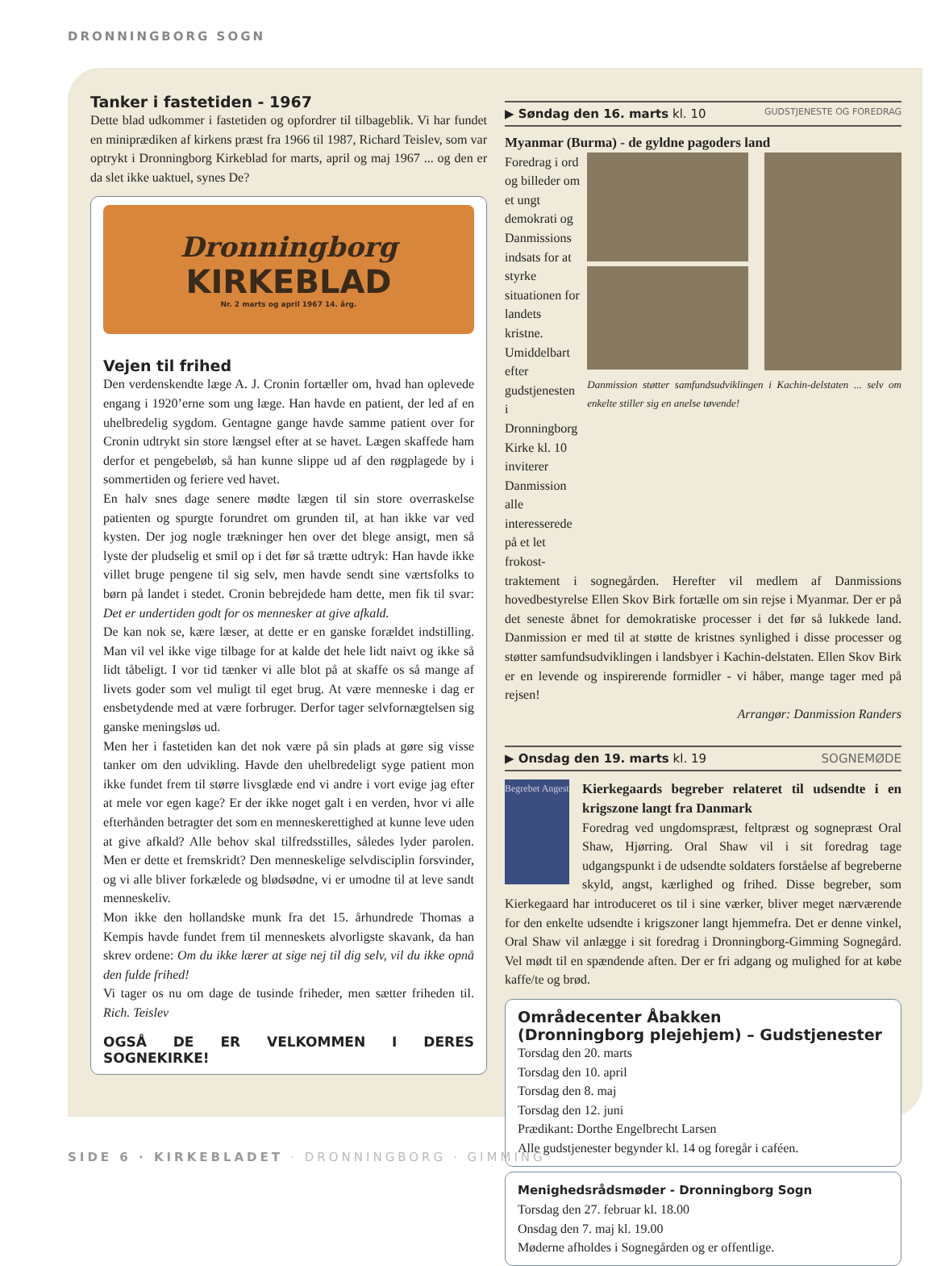DRONNINGBORG SOGN
Tanker i fastetiden - 1967
Dette blad udkommer i fastetiden og opfordrer til tilbageblik. Vi har fundet en miniprædiken af kirkens præst fra 1966 til 1987, Richard Teislev, som var optrykt i Dronningborg Kirkeblad for marts, april og maj 1967 ... og den er da slet ikke uaktuel, synes De?
Dronningborg
KIRKEBLAD
Nr. 2 marts og april 1967 14. årg.
Vejen til frihed
Den verdenskendte læge A. J. Cronin fortæller om, hvad han oplevede engang i 1920’erne som ung læge. Han havde en patient, der led af en uhelbredelig sygdom. Gentagne gange havde samme patient over for Cronin udtrykt sin store længsel efter at se havet. Lægen skaffede ham derfor et pengebeløb, så han kunne slippe ud af den røgplagede by i sommertiden og feriere ved havet.
En halv snes dage senere mødte lægen til sin store overraskelse patienten og spurgte forundret om grunden til, at han ikke var ved kysten. Der jog nogle trækninger hen over det blege ansigt, men så lyste der pludselig et smil op i det før så trætte udtryk: Han havde ikke villet bruge pengene til sig selv, men havde sendt sine værtsfolks to børn på landet i stedet. Cronin bebrejdede ham dette, men fik til svar: Det er undertiden godt for os mennesker at give afkald.
De kan nok se, kære læser, at dette er en ganske forældet indstilling. Man vil vel ikke vige tilbage for at kalde det hele lidt naivt og ikke så lidt tåbeligt. I vor tid tænker vi alle blot på at skaffe os så mange af livets goder som vel muligt til eget brug. At være menneske i dag er ensbetydende med at være forbruger. Derfor tager selvfornægtelsen sig ganske meningsløs ud.
Men her i fastetiden kan det nok være på sin plads at gøre sig visse tanker om den udvikling. Havde den uhelbredeligt syge patient mon ikke fundet frem til større livsglæde end vi andre i vort evige jag efter at mele vor egen kage? Er der ikke noget galt i en verden, hvor vi alle efterhånden betragter det som en menneskerettighed at kunne leve uden at give afkald? Alle behov skal tilfredsstilles, således lyder parolen. Men er dette et fremskridt? Den menneskelige selvdisciplin forsvinder, og vi alle bliver forkælede og blødsødne, vi er umodne til at leve sandt menneskeliv.
Mon ikke den hollandske munk fra det 15. århundrede Thomas a Kempis havde fundet frem til menneskets alvorligste skavank, da han skrev ordene: Om du ikke lærer at sige nej til dig selv, vil du ikke opnå den fulde frihed!
Vi tager os nu om dage de tusinde friheder, men sætter friheden til. Rich. Teislev
OGSÅ DE ER VELKOMMEN I DERES SOGNEKIRKE!
▶ Søndag den 16. marts kl. 10 GUDSTJENESTE OG FOREDRAG
Myanmar (Burma) - de gyldne pagoders land
Foredrag i ord og billeder om et ungt demokrati og Danmissions indsats for at styrke situationen for landets kristne. Umiddelbart efter gudstjenesten i Dronningborg Kirke kl. 10 inviterer Danmission alle interesserede på et let frokost-
Danmission støtter samfundsudviklingen i Kachin-delstaten ... selv om enkelte stiller sig en anelse tøvende!
traktement i sognegården. Herefter vil medlem af Danmissions hovedbestyrelse Ellen Skov Birk fortælle om sin rejse i Myanmar. Der er på det seneste åbnet for demokratiske processer i det før så lukkede land. Danmission er med til at støtte de kristnes synlighed i disse processer og støtter samfundsudviklingen i landsbyer i Kachin-delstaten. Ellen Skov Birk er en levende og inspirerende formidler - vi håber, mange tager med på rejsen!
Arrangør: Danmission Randers
▶ Onsdag den 19. marts kl. 19 SOGNEMØDE
Begrebet Angest
Kierkegaards begreber relateret til udsendte i en krigszone langt fra Danmark
Foredrag ved ungdomspræst, feltpræst og sognepræst Oral Shaw, Hjørring. Oral Shaw vil i sit foredrag tage udgangspunkt i de udsendte soldaters forståelse af begreberne skyld, angst, kærlighed og frihed. Disse begreber, som Kierkegaard har introduceret os til i sine værker, bliver meget nærværende for den enkelte udsendte i krigszoner langt hjemmefra. Det er denne vinkel, Oral Shaw vil anlægge i sit foredrag i Dronningborg-Gimming Sognegård. Vel mødt til en spændende aften. Der er fri adgang og mulighed for at købe kaffe/te og brød.
Områdecenter Åbakken
(Dronningborg plejehjem) – Gudstjenester
Torsdag den 20. marts
Torsdag den 10. april
Torsdag den 8. maj
Torsdag den 12. juni
Prædikant: Dorthe Engelbrecht Larsen
Alle gudstjenester begynder kl. 14 og foregår i caféen.
Menighedsrådsmøder - Dronningborg Sogn
Torsdag den 27. februar kl. 18.00
Onsdag den 7. maj kl. 19.00
Møderne afholdes i Sognegården og er offentlige.
SIDE 6 · KIRKEBLADET · DRONNINGBORG · GIMMING